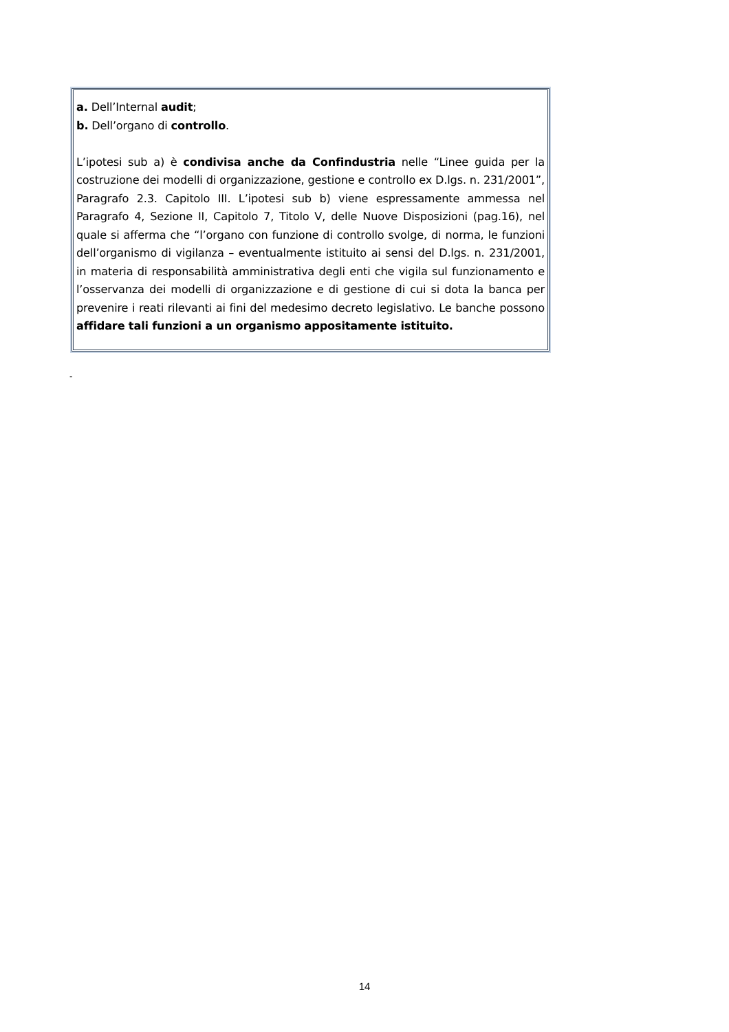a. Dell’Internal audit;
b. Dell’organo di controllo.
L’ipotesi sub a) è condivisa anche da Confindustria nelle “Linee guida per la costruzione dei modelli di organizzazione, gestione e controllo ex D.lgs. n. 231/2001”, Paragrafo 2.3. Capitolo III. L’ipotesi sub b) viene espressamente ammessa nel Paragrafo 4, Sezione II, Capitolo 7, Titolo V, delle Nuove Disposizioni (pag.16), nel quale si afferma che “l’organo con funzione di controllo svolge, di norma, le funzioni dell’organismo di vigilanza – eventualmente istituito ai sensi del D.lgs. n. 231/2001, in materia di responsabilità amministrativa degli enti che vigila sul funzionamento e l’osservanza dei modelli di organizzazione e di gestione di cui si dota la banca per prevenire i reati rilevanti ai fini del medesimo decreto legislativo. Le banche possono affidare tali funzioni a un organismo appositamente istituito.
-
14